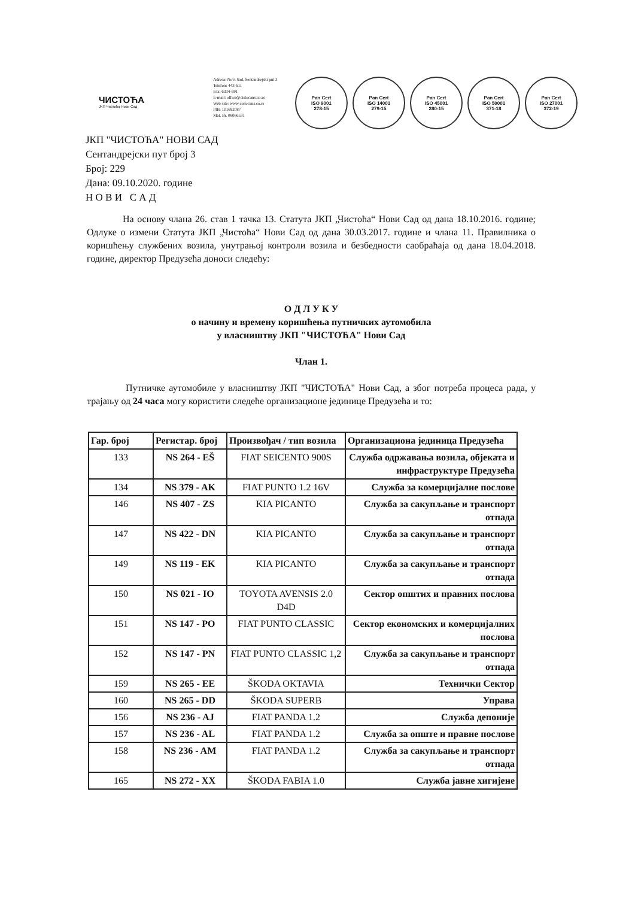ЧИСТОЋА
ЈКП Чистоћа Нови Сад
Adresa: Novi Sad, Sentandrejski put 3
Telefon: 443-611
Fax: 6334-691
E-mail: office@cistocans.co.rs
Web site: www.cistocans.co.rs
PIB: 101692087
Mat. Br. 08066531
Pan Cert
ISO 9001
278-15
Pan Cert
ISO 14001
279-15
Pan Cert
ISO 45001
280-15
Pan Cert
ISO 50001
371-18
Pan Cert
ISO 27001
372-19
ЈКП "ЧИСТОЋА" НОВИ САД
Сентандрејски пут број 3
Број: 229
Дана: 09.10.2020. године
Н О В И С А Д
На основу члана 26. став 1 тачка 13. Статута ЈКП „Чистоћа“ Нови Сад од дана 18.10.2016. године; Одлуке о измени Статута ЈКП „Чистоћа“ Нови Сад од дана 30.03.2017. године и члана 11. Правилника о коришћењу службених возила, унутрањој контроли возила и безбедности саобраћаја од дана 18.04.2018. године, директор Предузећа доноси следећу:
О Д Л У К У
о начину и времену коришћења путничких аутомобила
у власништву ЈКП "ЧИСТОЋА" Нови Сад
Члан 1.
Путничке аутомобиле у власништву ЈКП "ЧИСТОЋА" Нови Сад, а због потреба процеса рада, у трајању од 24 часа могу користити следеће организационе јединице Предузећа и то:
| Гар. број | Регистар. број | Произвођач / тип возила | Организациона јединица Предузећа |
| --- | --- | --- | --- |
| 133 | NS 264 - EŠ | FIAT SEICENTO 900S | Служба одржавања возила, објеката и инфраструктуре Предузећа |
| 134 | NS 379 - AK | FIAT PUNTO 1.2 16V | Служба за комерцијалне послове |
| 146 | NS 407 - ZS | KIA PICANTO | Служба за сакупљање и транспорт отпада |
| 147 | NS 422 - DN | KIA PICANTO | Служба за сакупљање и транспорт отпада |
| 149 | NS 119 - EK | KIA PICANTO | Служба за сакупљање и транспорт отпада |
| 150 | NS 021 - IO | TOYOTA AVENSIS 2.0 D4D | Сектор општих и правних послова |
| 151 | NS 147 - PO | FIAT PUNTO CLASSIC | Сектор економских и комерцијалних послова |
| 152 | NS 147 - PN | FIAT PUNTO CLASSIC 1,2 | Служба за сакупљање и транспорт отпада |
| 159 | NS 265 - EE | ŠKODA OKTAVIA | Технички Сектор |
| 160 | NS 265 - DD | ŠKODA SUPERB | Управа |
| 156 | NS 236 - AJ | FIAT PANDA 1.2 | Служба депоније |
| 157 | NS 236 - AL | FIAT PANDA 1.2 | Служба за опште и правне послове |
| 158 | NS 236 - AM | FIAT PANDA 1.2 | Служба за сакупљање и транспорт отпада |
| 165 | NS 272 - XX | ŠKODA FABIA 1.0 | Служба јавне хигијене |